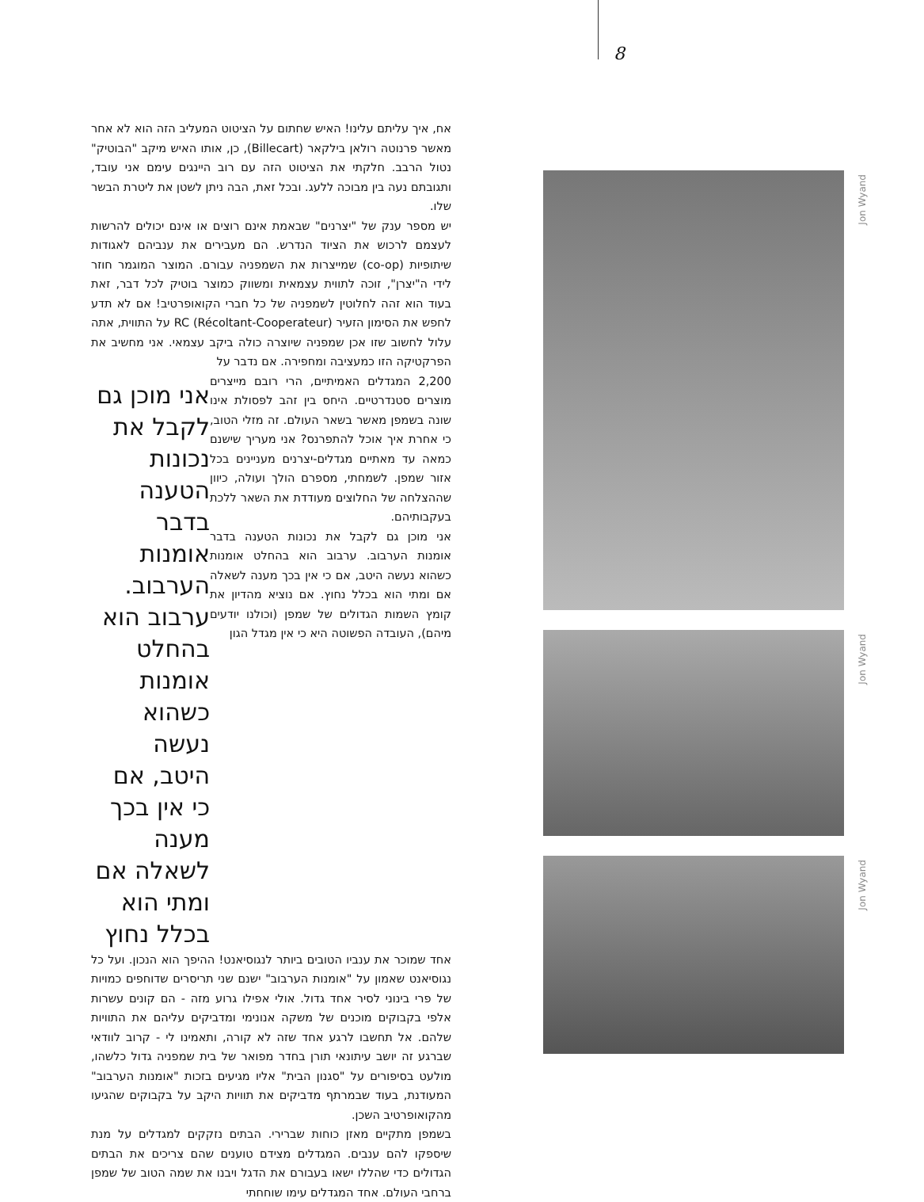8
אח, איך עליתם עלינו! האיש שחתום על הציטוט המעליב הזה הוא לא אחר מאשר פרנוטה רולאן בילקאר (Billecart), כן, אותו האיש מיקב "הבוטיק" נטול הרבב. חלקתי את הציטוט הזה עם רוב היינגים עימם אני עובד, ותגובתם נעה בין מבוכה ללעג. ובכל זאת, הבה ניתן לשטן את ליטרת הבשר שלו.
יש מספר ענק של "יצרנים" שבאמת אינם רוצים או אינם יכולים להרשות לעצמם לרכוש את הציוד הנדרש. הם מעבירים את ענביהם לאגודות שיתופיות (co-op) שמייצרות את השמפניה עבורם. המוצר המוגמר חוזר לידי ה"יצרן", זוכה לתווית עצמאית ומשווק כמוצר בוטיק לכל דבר, זאת בעוד הוא זהה לחלוטין לשמפניה של כל חברי הקואופרטיב! אם לא תדע לחפש את הסימון הזעיר RC (Récoltant-Cooperateur) על התווית, אתה עלול לחשוב שזו אכן שמפניה שיוצרה כולה ביקב עצמאי. אני מחשיב את הפרקטיקה הזו כמעציבה ומחפירה. אם נדבר על
2,200 המגדלים האמיתיים, הרי רובם מייצרים מוצרים סטנדרטיים. היחס בין זהב לפסולת אינו שונה בשמפן מאשר בשאר העולם. זה מזלי הטוב, כי אחרת איך אוכל להתפרנס? אני מעריך שישנם כמאה עד מאתיים מגדלים-יצרנים מעניינים בכל אזור שמפן. לשמחתי, מספרם הולך ועולה, כיוון שההצלחה של החלוצים מעודדת את השאר ללכת בעקבותיהם.
אני מוכן גם לקבל את נכונות הטענה בדבר אומנות הערבוב. ערבוב הוא בהחלט אומנות כשהוא נעשה היטב, אם כי אין בכך מענה לשאלה אם ומתי הוא בכלל נחוץ. אם נוציא מהדיון את קומץ השמות הגדולים של שמפן (וכולנו יודעים מיהם), העובדה הפשוטה היא כי אין מגדל הגון
אני מוכן גם לקבל את נכונות הטענה בדבר אומנות הערבוב. ערבוב הוא בהחלט אומנות כשהוא נעשה היטב, אם כי אין בכך מענה לשאלה אם ומתי הוא בכלל נחוץ
אחד שמוכר את ענביו הטובים ביותר לנגוסיאנט! ההיפך הוא הנכון. ועל כל נגוסיאנט שאמון על "אומנות הערבוב" ישנם שני תריסרים שדוחפים כמויות של פרי בינוני לסיר אחד גדול. אולי אפילו גרוע מזה - הם קונים עשרות אלפי בקבוקים מוכנים של משקה אנונימי ומדביקים עליהם את התוויות שלהם. אל תחשבו לרגע אחד שזה לא קורה, ותאמינו לי - קרוב לוודאי שברגע זה יושב עיתונאי תורן בחדר מפואר של בית שמפניה גדול כלשהו, מולעט בסיפורים על "סגנון הבית" אליו מגיעים בזכות "אומנות הערבוב" המעודנת, בעוד שבמרתף מדביקים את תוויות היקב על בקבוקים שהגיעו מהקואופרטיב השכן.
בשמפן מתקיים מאזן כוחות שברירי. הבתים נזקקים למגדלים על מנת שיספקו להם ענבים. המגדלים מצידם טוענים שהם צריכים את הבתים הגדולים כדי שהללו ישאו בעבורם את הדגל ויבנו את שמה הטוב של שמפן ברחבי העולם. אחד המגדלים עימו שוחחתי
Jon Wyand
Jon Wyand
Jon Wyand